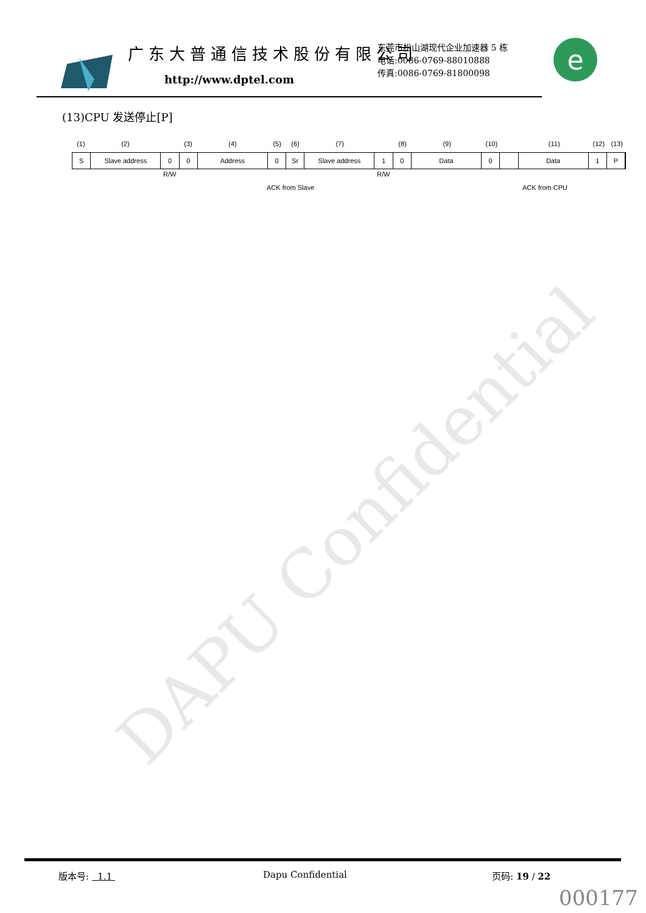广东大普通信技术股份有限公司
http://www.dptel.com
东莞市松山湖现代企业加速器 5 栋
电话:0086-0769-88010888
传真:0086-0769-81800098
e
(13)CPU 发送停止[P]
(1) (2) (3) (4) (5) (6) (7) (8) (9) (10) (11) (12) (13)
S Slave address 0 0 Address 0 Sr Slave address 1 0 Data 0 Data 1 P
R/W R/W
ACK from Slave ACK from CPU
DAPU Confidential
版本号: 1.1 Dapu Confidential 页码: 19 / 22
000177